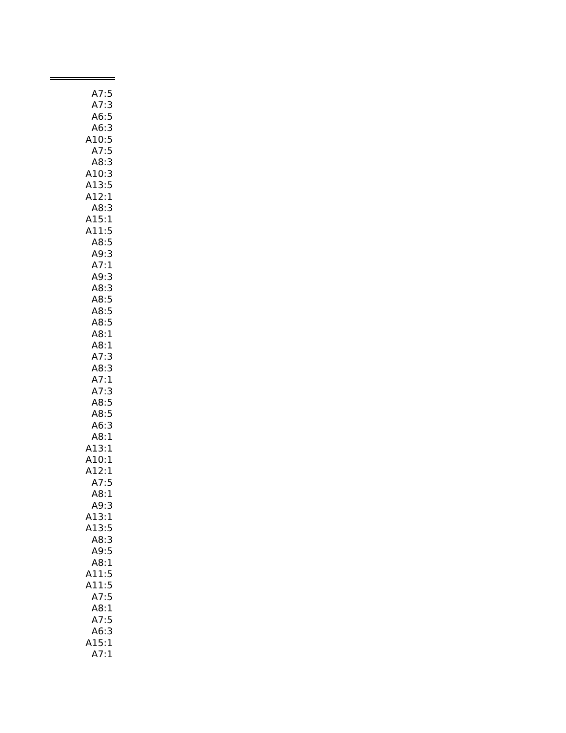| A7:5 |
| A7:3 |
| A6:5 |
| A6:3 |
| A10:5 |
| A7:5 |
| A8:3 |
| A10:3 |
| A13:5 |
| A12:1 |
| A8:3 |
| A15:1 |
| A11:5 |
| A8:5 |
| A9:3 |
| A7:1 |
| A9:3 |
| A8:3 |
| A8:5 |
| A8:5 |
| A8:5 |
| A8:1 |
| A8:1 |
| A7:3 |
| A8:3 |
| A7:1 |
| A7:3 |
| A8:5 |
| A8:5 |
| A6:3 |
| A8:1 |
| A13:1 |
| A10:1 |
| A12:1 |
| A7:5 |
| A8:1 |
| A9:3 |
| A13:1 |
| A13:5 |
| A8:3 |
| A9:5 |
| A8:1 |
| A11:5 |
| A11:5 |
| A7:5 |
| A8:1 |
| A7:5 |
| A6:3 |
| A15:1 |
| A7:1 |